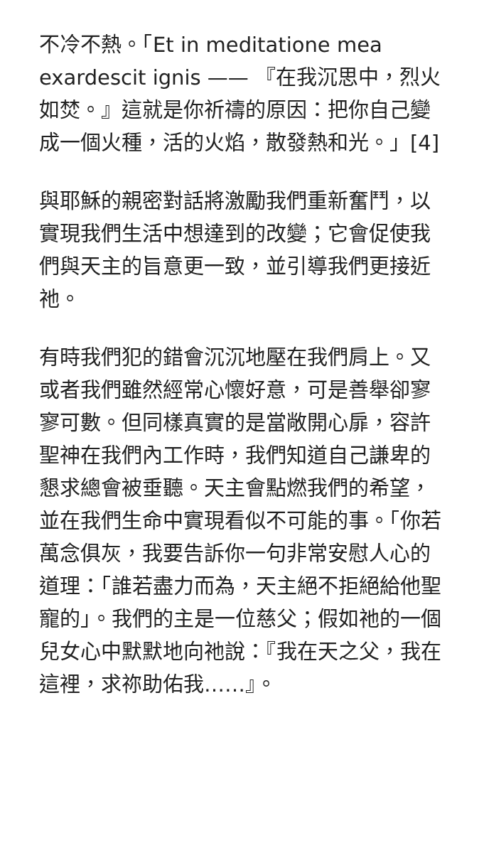不冷不熱。「Et in meditatione mea exardescit ignis —— 『在我沉思中，烈火如焚。』這就是你祈禱的原因：把你自己變成一個火種，活的火焰，散發熱和光。」[4]
與耶穌的親密對話將激勵我們重新奮鬥，以實現我們生活中想達到的改變；它會促使我們與天主的旨意更一致，並引導我們更接近祂。
有時我們犯的錯會沉沉地壓在我們肩上。又或者我們雖然經常心懷好意，可是善舉卻寥寥可數。但同樣真實的是當敞開心扉，容許聖神在我們內工作時，我們知道自己謙卑的懇求總會被垂聽。天主會點燃我們的希望，並在我們生命中實現看似不可能的事。「你若萬念俱灰，我要告訴你一句非常安慰人心的道理：「誰若盡力而為，天主絕不拒絕給他聖寵的」。我們的主是一位慈父；假如祂的一個兒女心中默默地向祂說：『我在天之父，我在這裡，求祢助佑我……』。